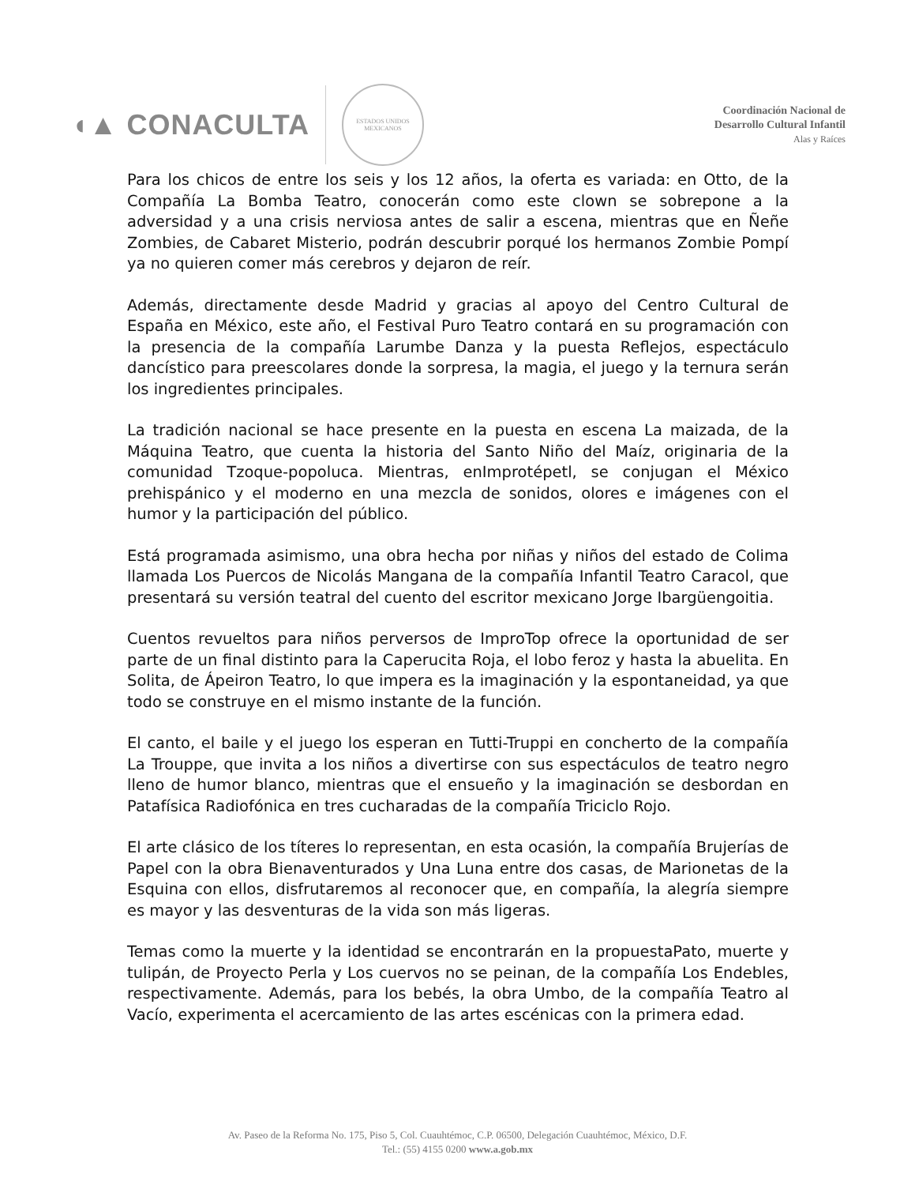◖▲ CONACULTA
ESTADOS UNIDOS MEXICANOS
Coordinación Nacional de
Desarrollo Cultural Infantil
Alas y Raíces
Para los chicos de entre los seis y los 12 años, la oferta es variada: en Otto, de la Compañía La Bomba Teatro, conocerán como este clown se sobrepone a la adversidad y a una crisis nerviosa antes de salir a escena, mientras que en Ñeñe Zombies, de Cabaret Misterio, podrán descubrir porqué los hermanos Zombie Pompí ya no quieren comer más cerebros y dejaron de reír.
Además, directamente desde Madrid y gracias al apoyo del Centro Cultural de España en México, este año, el Festival Puro Teatro contará en su programación con la presencia de la compañía Larumbe Danza y la puesta Reflejos, espectáculo dancístico para preescolares donde la sorpresa, la magia, el juego y la ternura serán los ingredientes principales.
La tradición nacional se hace presente en la puesta en escena La maizada, de la Máquina Teatro, que cuenta la historia del Santo Niño del Maíz, originaria de la comunidad Tzoque-popoluca. Mientras, enImprotépetl, se conjugan el México prehispánico y el moderno en una mezcla de sonidos, olores e imágenes con el humor y la participación del público.
Está programada asimismo, una obra hecha por niñas y niños del estado de Colima llamada Los Puercos de Nicolás Mangana de la compañía Infantil Teatro Caracol, que presentará su versión teatral del cuento del escritor mexicano Jorge Ibargüengoitia.
Cuentos revueltos para niños perversos de ImproTop ofrece la oportunidad de ser parte de un final distinto para la Caperucita Roja, el lobo feroz y hasta la abuelita. En Solita, de Ápeiron Teatro, lo que impera es la imaginación y la espontaneidad, ya que todo se construye en el mismo instante de la función.
El canto, el baile y el juego los esperan en Tutti-Truppi en concherto de la compañía La Trouppe, que invita a los niños a divertirse con sus espectáculos de teatro negro lleno de humor blanco, mientras que el ensueño y la imaginación se desbordan en Patafísica Radiofónica en tres cucharadas de la compañía Triciclo Rojo.
El arte clásico de los títeres lo representan, en esta ocasión, la compañía Brujerías de Papel con la obra Bienaventurados y Una Luna entre dos casas, de Marionetas de la Esquina con ellos, disfrutaremos al reconocer que, en compañía, la alegría siempre es mayor y las desventuras de la vida son más ligeras.
Temas como la muerte y la identidad se encontrarán en la propuestaPato, muerte y tulipán, de Proyecto Perla y Los cuervos no se peinan, de la compañía Los Endebles, respectivamente. Además, para los bebés, la obra Umbo, de la compañía Teatro al Vacío, experimenta el acercamiento de las artes escénicas con la primera edad.
Av. Paseo de la Reforma No. 175, Piso 5, Col. Cuauhtémoc, C.P. 06500, Delegación Cuauhtémoc, México, D.F.
Tel.: (55) 4155 0200 www.a.gob.mx